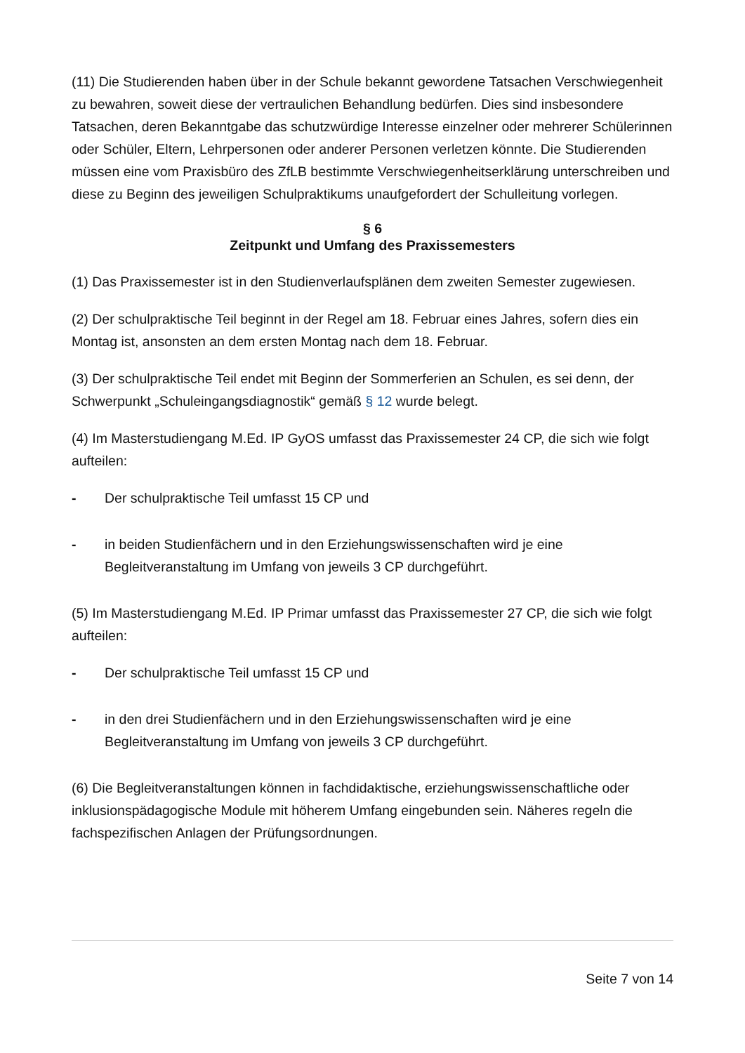(11) Die Studierenden haben über in der Schule bekannt gewordene Tatsachen Verschwiegenheit zu bewahren, soweit diese der vertraulichen Behandlung bedürfen. Dies sind insbesondere Tatsachen, deren Bekanntgabe das schutzwürdige Interesse einzelner oder mehrerer Schülerinnen oder Schüler, Eltern, Lehrpersonen oder anderer Personen verletzen könnte. Die Studierenden müssen eine vom Praxisbüro des ZfLB bestimmte Verschwiegenheitserklärung unterschreiben und diese zu Beginn des jeweiligen Schulpraktikums unaufgefordert der Schulleitung vorlegen.
§ 6
Zeitpunkt und Umfang des Praxissemesters
(1) Das Praxissemester ist in den Studienverlaufsplänen dem zweiten Semester zugewiesen.
(2) Der schulpraktische Teil beginnt in der Regel am 18. Februar eines Jahres, sofern dies ein Montag ist, ansonsten an dem ersten Montag nach dem 18. Februar.
(3) Der schulpraktische Teil endet mit Beginn der Sommerferien an Schulen, es sei denn, der Schwerpunkt „Schuleingangsdiagnostik“ gemäß § 12 wurde belegt.
(4) Im Masterstudiengang M.Ed. IP GyOS umfasst das Praxissemester 24 CP, die sich wie folgt aufteilen:
- Der schulpraktische Teil umfasst 15 CP und
- in beiden Studienfächern und in den Erziehungswissenschaften wird je eine Begleitveranstaltung im Umfang von jeweils 3 CP durchgeführt.
(5) Im Masterstudiengang M.Ed. IP Primar umfasst das Praxissemester 27 CP, die sich wie folgt aufteilen:
- Der schulpraktische Teil umfasst 15 CP und
- in den drei Studienfächern und in den Erziehungswissenschaften wird je eine Begleitveranstaltung im Umfang von jeweils 3 CP durchgeführt.
(6) Die Begleitveranstaltungen können in fachdidaktische, erziehungswissenschaftliche oder inklusionspädagogische Module mit höherem Umfang eingebunden sein. Näheres regeln die fachspezifischen Anlagen der Prüfungsordnungen.
Seite 7 von 14